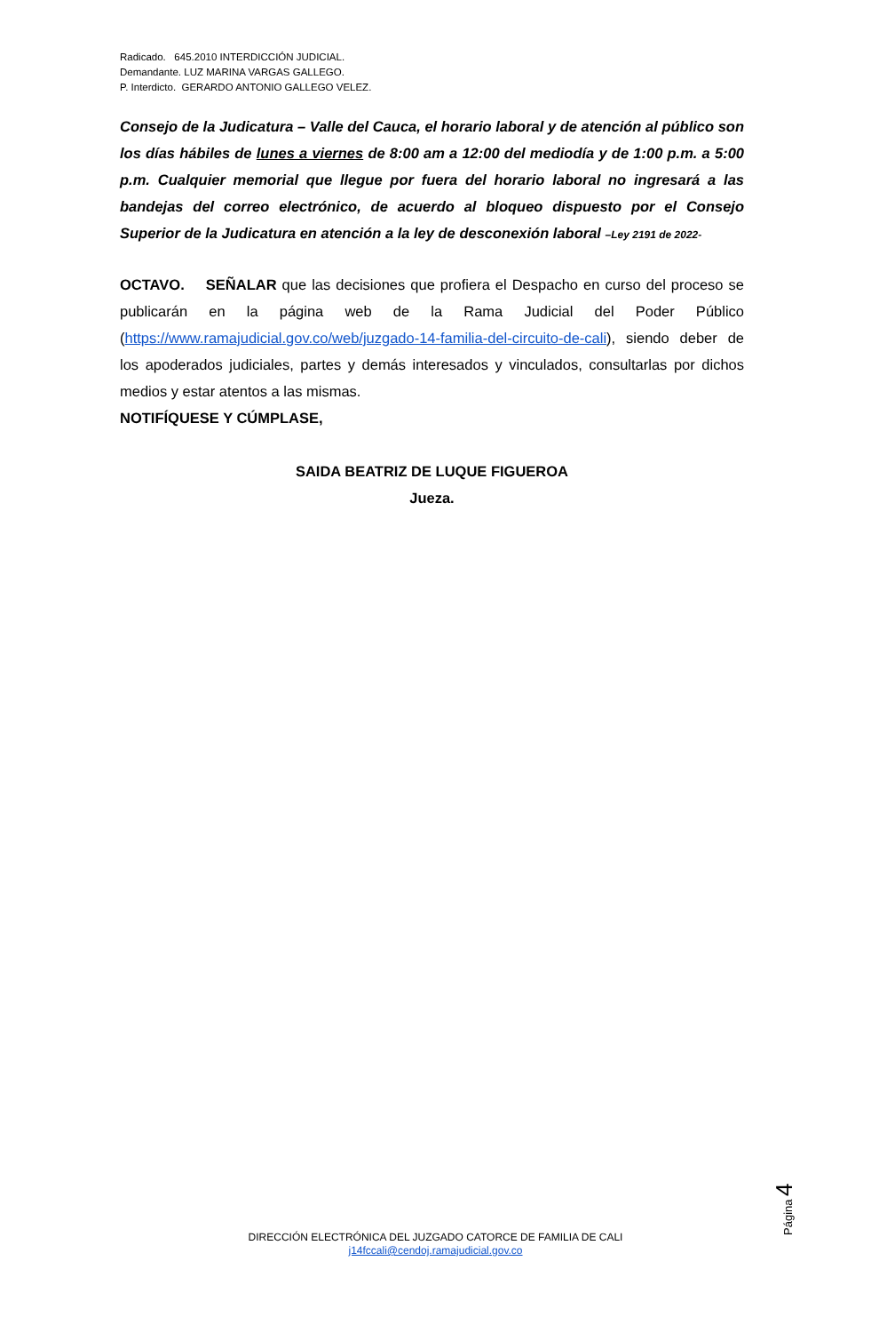Radicado. 645.2010 INTERDICCIÓN JUDICIAL.
Demandante. LUZ MARINA VARGAS GALLEGO.
P. Interdicto. GERARDO ANTONIO GALLEGO VELEZ.
Consejo de la Judicatura – Valle del Cauca, el horario laboral y de atención al público son los días hábiles de lunes a viernes de 8:00 am a 12:00 del mediodía y de 1:00 p.m. a 5:00 p.m. Cualquier memorial que llegue por fuera del horario laboral no ingresará a las bandejas del correo electrónico, de acuerdo al bloqueo dispuesto por el Consejo Superior de la Judicatura en atención a la ley de desconexión laboral –Ley 2191 de 2022-
OCTAVO. SEÑALAR que las decisiones que profiera el Despacho en curso del proceso se publicarán en la página web de la Rama Judicial del Poder Público (https://www.ramajudicial.gov.co/web/juzgado-14-familia-del-circuito-de-cali), siendo deber de los apoderados judiciales, partes y demás interesados y vinculados, consultarlas por dichos medios y estar atentos a las mismas.
NOTIFÍQUESE Y CÚMPLASE,
SAIDA BEATRIZ DE LUQUE FIGUEROA
Jueza.
Página 4
DIRECCIÓN ELECTRÓNICA DEL JUZGADO CATORCE DE FAMILIA DE CALI
j14fccali@cendoj.ramajudicial.gov.co